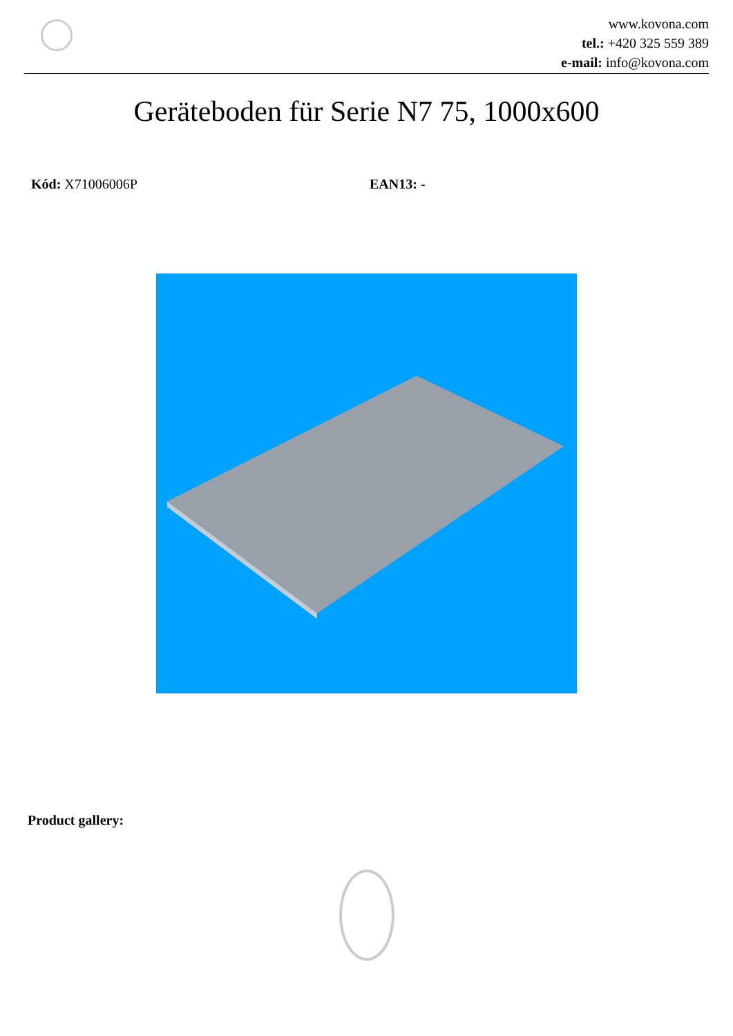www.kovona.com
tel.: +420 325 559 389
e-mail: info@kovona.com
Geräteboden für Serie N7 75, 1000x600
Kód: X71006006P EAN13: -
Product gallery: